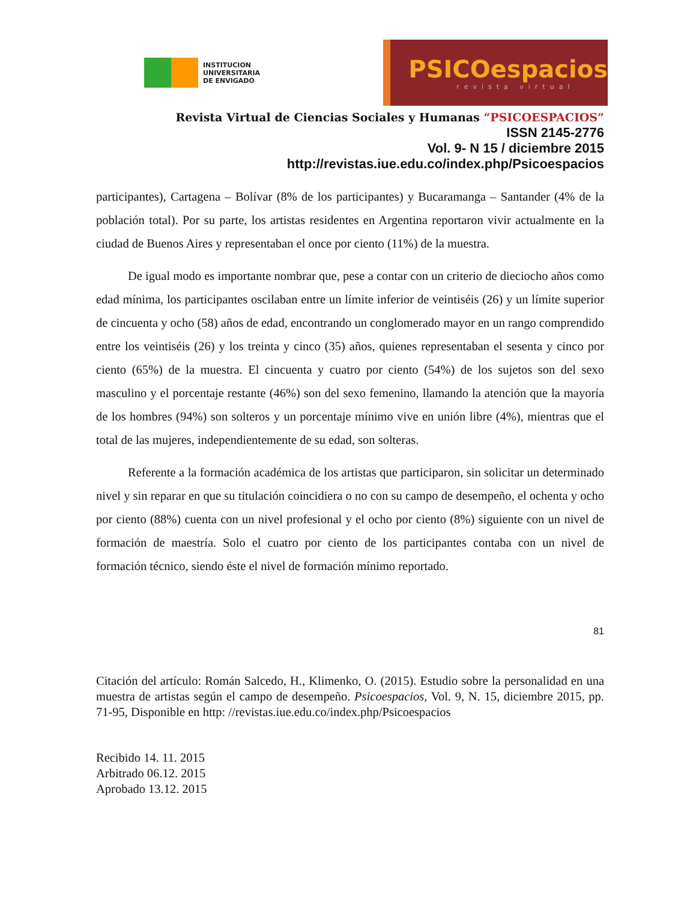INSTITUCION
UNIVERSITARIA
DE ENVIGADO
PSICOespacios
revista virtual
Revista Virtual de Ciencias Sociales y Humanas “PSICOESPACIOS”
ISSN 2145-2776
Vol. 9- N 15 / diciembre 2015
http://revistas.iue.edu.co/index.php/Psicoespacios
participantes), Cartagena – Bolívar (8% de los participantes) y Bucaramanga – Santander (4% de la población total). Por su parte, los artistas residentes en Argentina reportaron vivir actualmente en la ciudad de Buenos Aires y representaban el once por ciento (11%) de la muestra.
De igual modo es importante nombrar que, pese a contar con un criterio de dieciocho años como edad mínima, los participantes oscilaban entre un límite inferior de veintiséis (26) y un límite superior de cincuenta y ocho (58) años de edad, encontrando un conglomerado mayor en un rango comprendido entre los veintiséis (26) y los treinta y cinco (35) años, quienes representaban el sesenta y cinco por ciento (65%) de la muestra. El cincuenta y cuatro por ciento (54%) de los sujetos son del sexo masculino y el porcentaje restante (46%) son del sexo femenino, llamando la atención que la mayoría de los hombres (94%) son solteros y un porcentaje mínimo vive en unión libre (4%), mientras que el total de las mujeres, independientemente de su edad, son solteras.
Referente a la formación académica de los artistas que participaron, sin solicitar un determinado nivel y sin reparar en que su titulación coincidiera o no con su campo de desempeño, el ochenta y ocho por ciento (88%) cuenta con un nivel profesional y el ocho por ciento (8%) siguiente con un nivel de formación de maestría. Solo el cuatro por ciento de los participantes contaba con un nivel de formación técnico, siendo éste el nivel de formación mínimo reportado.
81
Citación del artículo: Román Salcedo, H., Klimenko, O. (2015). Estudio sobre la personalidad en una muestra de artistas según el campo de desempeño. Psicoespacios, Vol. 9, N. 15, diciembre 2015, pp. 71-95, Disponible en http: //revistas.iue.edu.co/index.php/Psicoespacios
Recibido 14. 11. 2015
Arbitrado 06.12. 2015
Aprobado 13.12. 2015